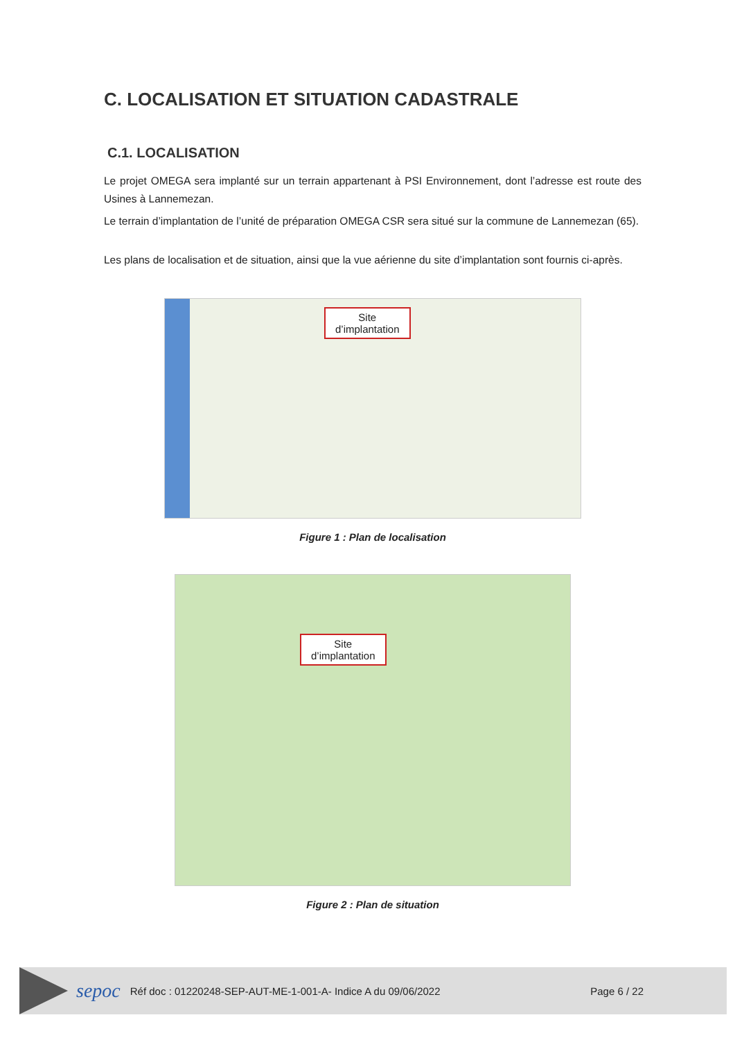C. LOCALISATION ET SITUATION CADASTRALE
C.1. LOCALISATION
Le projet OMEGA sera implanté sur un terrain appartenant à PSI Environnement, dont l’adresse est route des Usines à Lannemezan.
Le terrain d’implantation de l’unité de préparation OMEGA CSR sera situé sur la commune de Lannemezan (65).
Les plans de localisation et de situation, ainsi que la vue aérienne du site d’implantation sont fournis ci-après.
Site
d’implantation
Figure 1 : Plan de localisation
Site
d’implantation
Figure 2 : Plan de situation
sepoc Réf doc : 01220248-SEP-AUT-ME-1-001-A- Indice A du 09/06/2022 Page 6 / 22